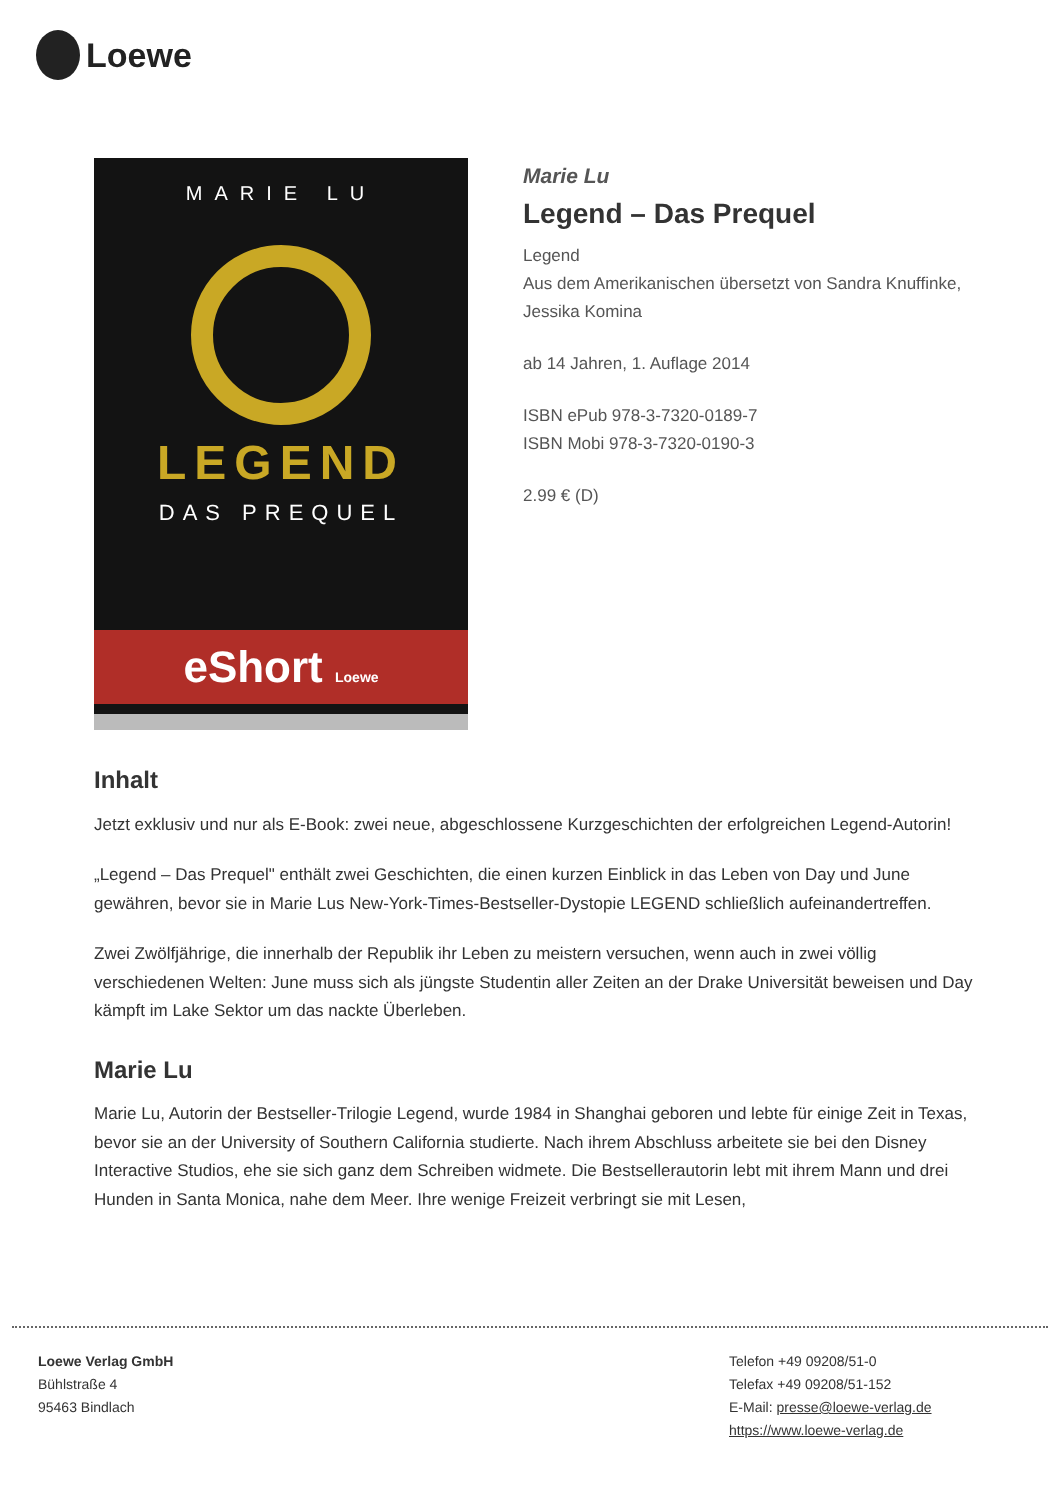Loewe
MARIE LU
LEGEND
DAS PREQUEL
eShort Loewe
Marie Lu
Legend – Das Prequel
Legend
Aus dem Amerikanischen übersetzt von Sandra Knuffinke, Jessika Komina
ab 14 Jahren, 1. Auflage 2014
ISBN ePub 978-3-7320-0189-7
ISBN Mobi 978-3-7320-0190-3
2.99 € (D)
Inhalt
Jetzt exklusiv und nur als E-Book: zwei neue, abgeschlossene Kurzgeschichten der erfolgreichen Legend-Autorin!
„Legend – Das Prequel" enthält zwei Geschichten, die einen kurzen Einblick in das Leben von Day und June gewähren, bevor sie in Marie Lus New-York-Times-Bestseller-Dystopie LEGEND schließlich aufeinandertreffen.
Zwei Zwölfjährige, die innerhalb der Republik ihr Leben zu meistern versuchen, wenn auch in zwei völlig verschiedenen Welten: June muss sich als jüngste Studentin aller Zeiten an der Drake Universität beweisen und Day kämpft im Lake Sektor um das nackte Überleben.
Marie Lu
Marie Lu, Autorin der Bestseller-Trilogie Legend, wurde 1984 in Shanghai geboren und lebte für einige Zeit in Texas, bevor sie an der University of Southern California studierte. Nach ihrem Abschluss arbeitete sie bei den Disney Interactive Studios, ehe sie sich ganz dem Schreiben widmete. Die Bestsellerautorin lebt mit ihrem Mann und drei Hunden in Santa Monica, nahe dem Meer. Ihre wenige Freizeit verbringt sie mit Lesen,
Loewe Verlag GmbH
Bühlstraße 4
95463 Bindlach
Telefon +49 09208/51-0
Telefax +49 09208/51-152
E-Mail: presse@loewe-verlag.de
https://www.loewe-verlag.de